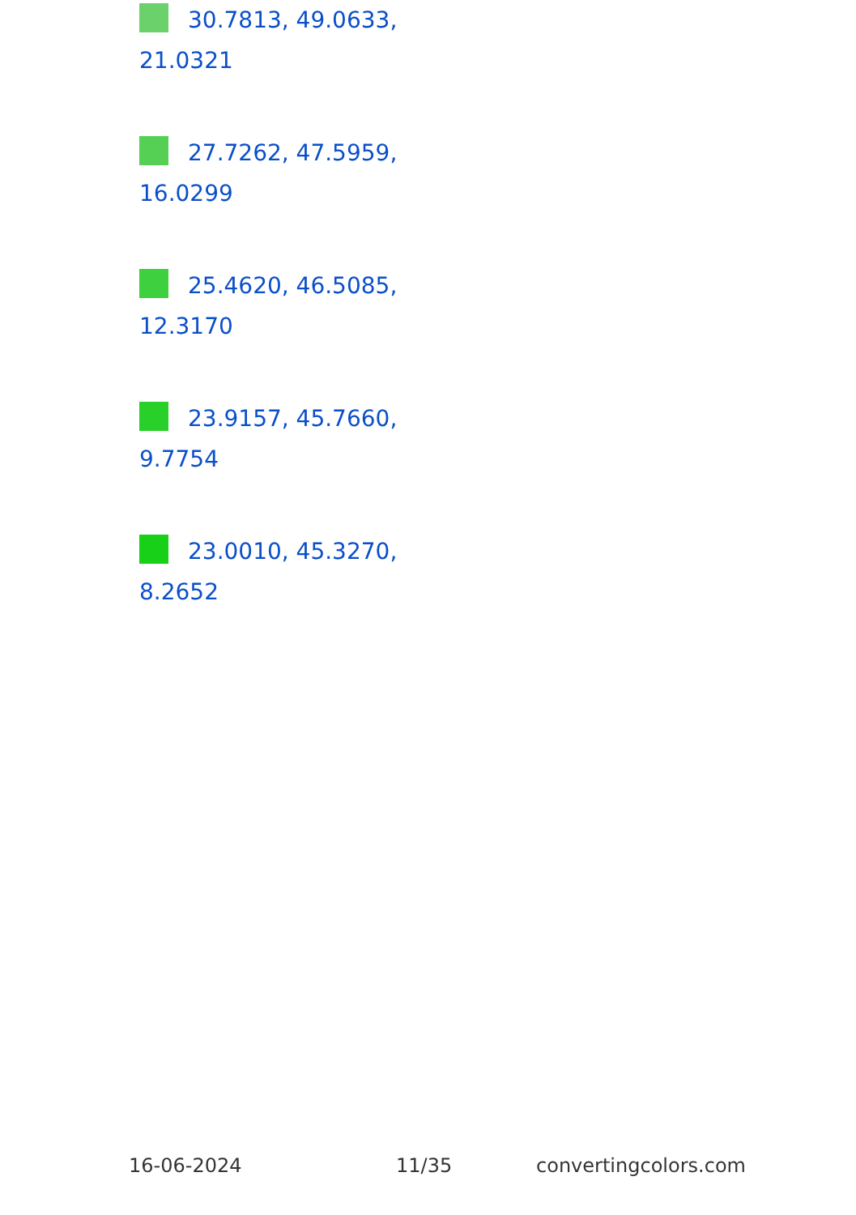30.7813, 49.0633, 21.0321
27.7262, 47.5959, 16.0299
25.4620, 46.5085, 12.3170
23.9157, 45.7660, 9.7754
23.0010, 45.3270, 8.2652
16-06-2024 11/35 convertingcolors.com